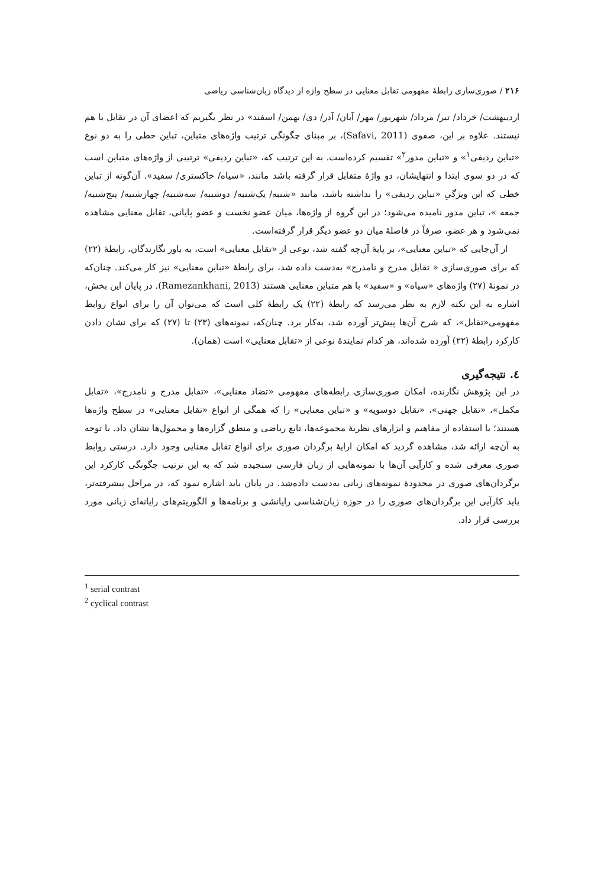۲۱۶ / صوری‌سازی رابطهٔ مفهومی تقابل معنایی در سطح واژه از دیدگاه زبان‌شناسی ریاضی
اردیبهشت/ خرداد/ تیر/ مرداد/ شهریور/ مهر/ آبان/ آذر/ دی/ بهمن/ اسفند» در نظر بگیریم که اعضای آن در تقابل با هم نیستند. علاوه بر این، صفوی (Safavi, 2011)، بر مبنای چگونگی ترتیب واژه‌های متباین، تباین خطی را به دو نوع «تباین ردیفی<sup>۱</sup>» و «تباین مدور<sup>۲</sup>» تقسیم کرده‌است. به این ترتیب که، «تباین ردیفی» ترتیبی از واژه‌های متباین است که در دو سوی ابتدا و انتهایشان، دو واژهٔ متقابل قرار گرفته باشد مانند، «سیاه/ خاکستری/ سفید». آن‌گونه از تباین خطی که این ویژگیِ «تباین ردیفی» را نداشته باشد، مانند «شنبه/ یک‌شنبه/ دوشنبه/ سه‌شنبه/ چهارشنبه/ پنج‌شنبه/ جمعه »، تباین مدور نامیده می‌شود؛ در این گروه از واژه‌ها، میان عضو نخست و عضو پایانی، تقابل معنایی مشاهده نمی‌شود و هر عضو، صرفاً در فاصلهٔ میان دو عضو دیگر قرار گرفته‌است.
از آن‌جایی که «تباین معنایی»، بر پایهٔ آن‌چه گفته شد، نوعی از «تقابل معنایی» است، به باور نگارندگان، رابطهٔ (۲۲) که برای صوری‌سازی « تقابل مدرج و نامدرج» به‌دست داده شد، برای رابطهٔ «تباین معنایی» نیز کار می‌کند. چنان‌که در نمونهٔ (۲۷) واژه‌های «سیاه» و «سفید» با هم متباین معنایی هستند (Ramezankhani, 2013). در پایان این بخش، اشاره به این نکته لازم به نظر می‌رسد که رابطهٔ (۲۲) یک رابطهٔ کلی است که می‌توان آن را برای انواع روابط مفهومی«تقابل»، که شرح آن‌ها پیش‌تر آورده شد، به‌کار برد. چنان‌که، نمونه‌های (۲۳) تا (۲۷) که برای نشان دادن کارکرد رابطهٔ (۲۲) آورده شده‌اند، هر کدام نمایندهٔ نوعی از «تقابل معنایی» است (همان).
٤. نتیجه‌گیری
در این پژوهش نگارنده، امکان صوری‌سازی رابطه‌های مفهومی «تضاد معنایی»، «تقابل مدرج و نامدرج»، «تقابل مکمل»، «تقابل جهتی»، «تقابل دوسویه» و «تباین معنایی» را که همگی از انواع «تقابل معنایی» در سطح واژه‌ها هستند؛ با استفاده از مفاهیم و ابزارهای نظریهٔ مجموعه‌ها، تابع ریاضی و منطق گزاره‌ها و محمول‌ها نشان داد. با توجه به آن‌چه ارائه شد، مشاهده گردید که امکان ارایهٔ برگردان صوری برای انواع تقابل معنایی وجود دارد. درستی روابط صوری معرفی شده و کارآیی آن‌ها با نمونه‌هایی از زبان فارسی سنجیده شد که به این ترتیب چگونگی کارکرد این برگردان‌های صوری در محدودهٔ نمونه‌های زبانی به‌دست داده‌شد. در پایان باید اشاره نمود که، در مراحل پیشرفته‌تر، باید کارآیی این برگردان‌های صوری را در حوزه زبان‌شناسی رایانشی و برنامه‌ها و الگوریتم‌های رایانه‌ای زبانی مورد بررسی قرار داد.
<sup>1</sup> serial contrast
<sup>2</sup> cyclical contrast